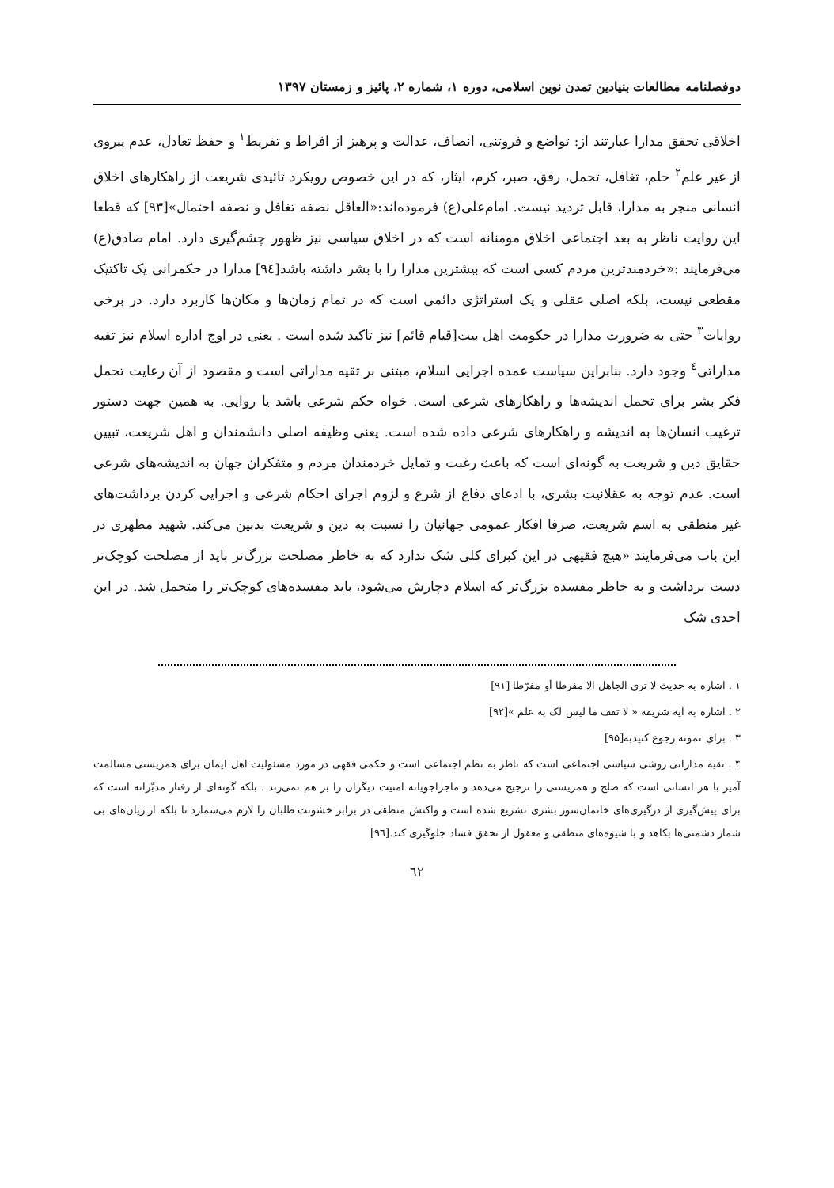دوفصلنامه مطالعات بنیادین تمدن نوین اسلامی، دوره ۱، شماره ۲، پائیز و زمستان ۱۳۹۷
اخلاقی تحقق مدارا عبارتند از: تواضع و فروتنی، انصاف، عدالت و پرهیز از افراط و تفریط<sup>۱</sup> و حفظ تعادل، عدم پیروی از غیر علم<sup>۲</sup> حلم، تغافل، تحمل، رفق، صبر، کرم، ایثار، که در این خصوص رویکرد تائیدی شریعت از راهکارهای اخلاق انسانی منجر به مدارا، قابل تردید نیست. امام‌علی(ع) فرموده‌اند:«العاقل نصفه تغافل و نصفه احتمال»[۹۳] که قطعا این روایت ناظر به بعد اجتماعی اخلاق مومنانه است که در اخلاق سیاسی نیز ظهور چشم‌گیری دارد. امام صادق(ع) می‌فرمایند :«خردمندترین مردم کسی است که بیشترین مدارا را با بشر داشته باشد[۹٤] مدارا در حکمرانی یک تاکتیک مقطعی نیست، بلکه اصلی عقلی و یک استراتژی دائمی است که در تمام زمان‌ها و مکان‌ها کاربرد دارد. در برخی روایات<sup>۳</sup> حتی به ضرورت مدارا در حکومت اهل بیت[قیام قائم] نیز تاکید شده است . یعنی در اوج اداره اسلام نیز تقیه مداراتی<sup>٤</sup> وجود دارد. بنابراین سیاست عمده اجرایی اسلام، مبتنی بر تقیه مداراتی است و مقصود از آن رعایت تحمل فکر بشر برای تحمل اندیشه‌ها و راهکارهای شرعی است. خواه حکم شرعی باشد یا روایی. به همین جهت دستور ترغیب انسان‌ها به اندیشه و راهکارهای شرعی داده شده است. یعنی وظیفه اصلی دانشمندان و اهل شریعت، تبیین حقایق دین و شریعت به گونه‌ای است که باعث رغبت و تمایل خردمندان مردم و متفکران جهان به اندیشه‌های شرعی است. عدم توجه به عقلانیت بشری، با ادعای دفاع از شرع و لزوم اجرای احکام شرعی و اجرایی کردن برداشت‌های غیر منطقی به اسم شریعت، صرفا افکار عمومی جهانیان را نسبت به دین و شریعت بدبین می‌کند. شهید مطهری در این باب می‌فرمایند «هیچ فقیهی در این کبرای کلی شک ندارد که به خاطر مصلحت بزرگ‌تر باید از مصلحت کوچک‌تر دست برداشت و به خاطر مفسده بزرگ‌تر که اسلام دچارش می‌شود، باید مفسده‌های کوچک‌تر را متحمل شد. در این احدی شک
۱ . اشاره به حدیث لا تری الجاهل الا مفرطا أو مفرّطا [۹۱]
۲ . اشاره به آیه شریفه « لا تقف ما لیس لک به علم »[۹۲]
۳ . برای نمونه رجوع کنیدبه[۹۵]
۴ . تقیه مداراتی روشی سیاسی اجتماعی است که ناظر به نظم اجتماعی است و حکمی فقهی در مورد مسئولیت اهل ایمان برای همزیستی مسالمت آمیز با هر انسانی است که صلح و همزیستی را ترجیح می‌دهد و ماجراجویانه امنیت دیگران را بر هم نمی‌زند . بلکه گونه‌ای از رفتار مدبّرانه است که برای پیش‌گیری از درگیری‌های خانمان‌سوز بشری تشریع شده است و واکنش منطقی در برابر خشونت طلبان را لازم می‌شمارد تا بلکه از زیان‌های بی شمار دشمنی‌ها بکاهد و با شیوه‌های منطقی و معقول از تحقق فساد جلوگیری کند.[۹٦]
٦٢